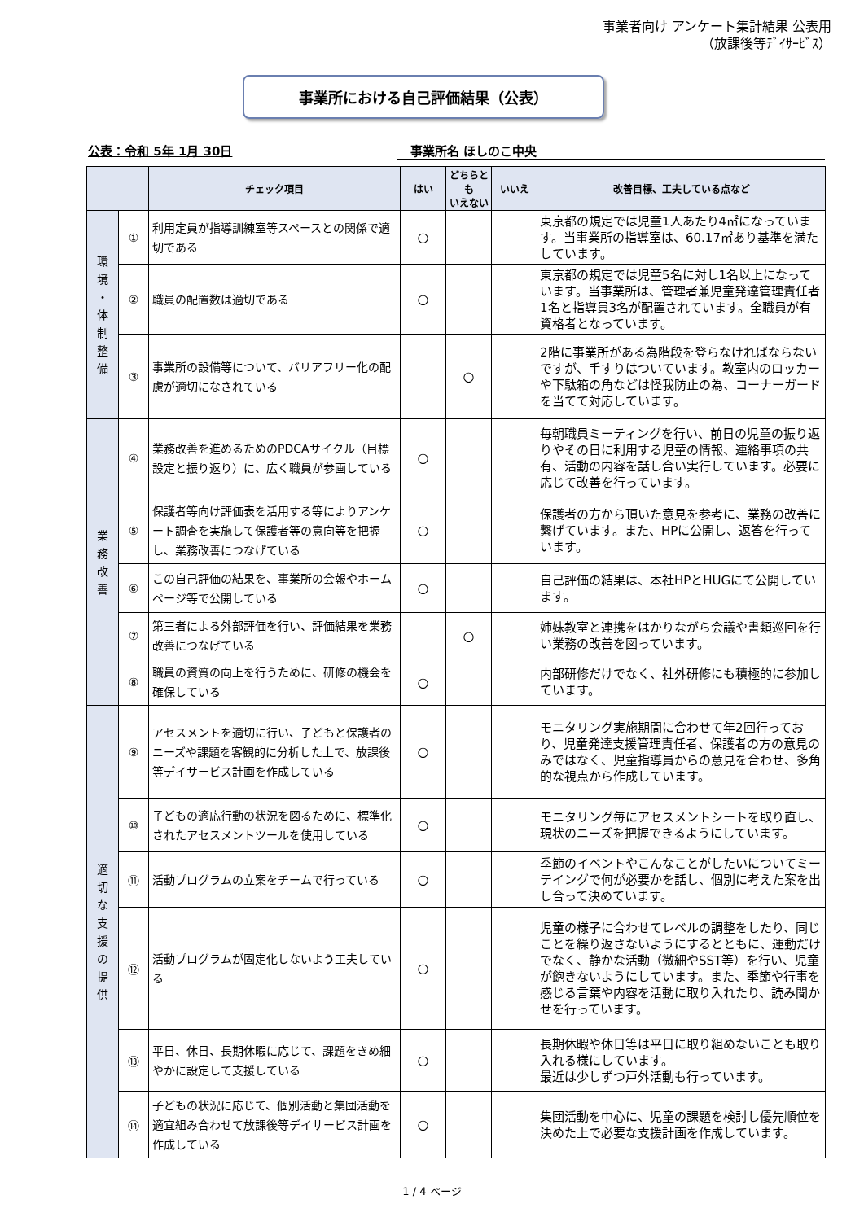事業者向け アンケート集計結果 公表用
（放課後等ﾃﾞｲｻｰﾋﾞｽ）
事業所における自己評価結果（公表）
公表：令和 5年 1月 30日 事業所名 ほしのこ中央
| | | チェック項目 | はい | どちらとも いえない | いいえ | 改善目標、工夫している点など |
| --- | --- | --- | --- | --- | --- | --- |
| 環 境 ・ 体 制 整 備 | ① | 利用定員が指導訓練室等スペースとの関係で適切である | ○ | | | 東京都の規定では児童1人あたり4㎡になっています。当事業所の指導室は、60.17㎡あり基準を満たしています。 |
| | ② | 職員の配置数は適切である | ○ | | | 東京都の規定では児童5名に対し1名以上になっています。当事業所は、管理者兼児童発達管理責任者1名と指導員3名が配置されています。全職員が有資格者となっています。 |
| | ③ | 事業所の設備等について、バリアフリー化の配慮が適切になされている | | ○ | | 2階に事業所がある為階段を登らなければならないですが、手すりはついています。教室内のロッカーや下駄箱の角などは怪我防止の為、コーナーガードを当てて対応しています。 |
| 業 務 改 善 | ④ | 業務改善を進めるためのPDCAサイクル（目標設定と振り返り）に、広く職員が参画している | ○ | | | 毎朝職員ミーティングを行い、前日の児童の振り返りやその日に利用する児童の情報、連絡事項の共有、活動の内容を話し合い実行しています。必要に応じて改善を行っています。 |
| | ⑤ | 保護者等向け評価表を活用する等によりアンケート調査を実施して保護者等の意向等を把握し、業務改善につなげている | ○ | | | 保護者の方から頂いた意見を参考に、業務の改善に繋げています。また、HPに公開し、返答を行っています。 |
| | ⑥ | この自己評価の結果を、事業所の会報やホームページ等で公開している | ○ | | | 自己評価の結果は、本社HPとHUGにて公開しています。 |
| | ⑦ | 第三者による外部評価を行い、評価結果を業務改善につなげている | | ○ | | 姉妹教室と連携をはかりながら会議や書類巡回を行い業務の改善を図っています。 |
| | ⑧ | 職員の資質の向上を行うために、研修の機会を確保している | ○ | | | 内部研修だけでなく、社外研修にも積極的に参加しています。 |
| 適 切 な 支 援 の 提 供 | ⑨ | アセスメントを適切に行い、子どもと保護者のニーズや課題を客観的に分析した上で、放課後等デイサービス計画を作成している | ○ | | | モニタリング実施期間に合わせて年2回行っており、児童発達支援管理責任者、保護者の方の意見のみではなく、児童指導員からの意見を合わせ、多角的な視点から作成しています。 |
| | ⑩ | 子どもの適応行動の状況を図るために、標準化されたアセスメントツールを使用している | ○ | | | モニタリング毎にアセスメントシートを取り直し、現状のニーズを把握できるようにしています。 |
| | ⑪ | 活動プログラムの立案をチームで行っている | ○ | | | 季節のイベントやこんなことがしたいについてミーテイングで何が必要かを話し、個別に考えた案を出し合って決めています。 |
| | ⑫ | 活動プログラムが固定化しないよう工夫している | ○ | | | 児童の様子に合わせてレベルの調整をしたり、同じことを繰り返さないようにするとともに、運動だけでなく、静かな活動（微細やSST等）を行い、児童が飽きないようにしています。また、季節や行事を感じる言葉や内容を活動に取り入れたり、読み聞かせを行っています。 |
| | ⑬ | 平日、休日、長期休暇に応じて、課題をきめ細やかに設定して支援している | ○ | | | 長期休暇や休日等は平日に取り組めないことも取り入れる様にしています。 最近は少しずつ戸外活動も行っています。 |
| | ⑭ | 子どもの状況に応じて、個別活動と集団活動を適宜組み合わせて放課後等デイサービス計画を作成している | ○ | | | 集団活動を中心に、児童の課題を検討し優先順位を決めた上で必要な支援計画を作成しています。 |
1 / 4 ページ